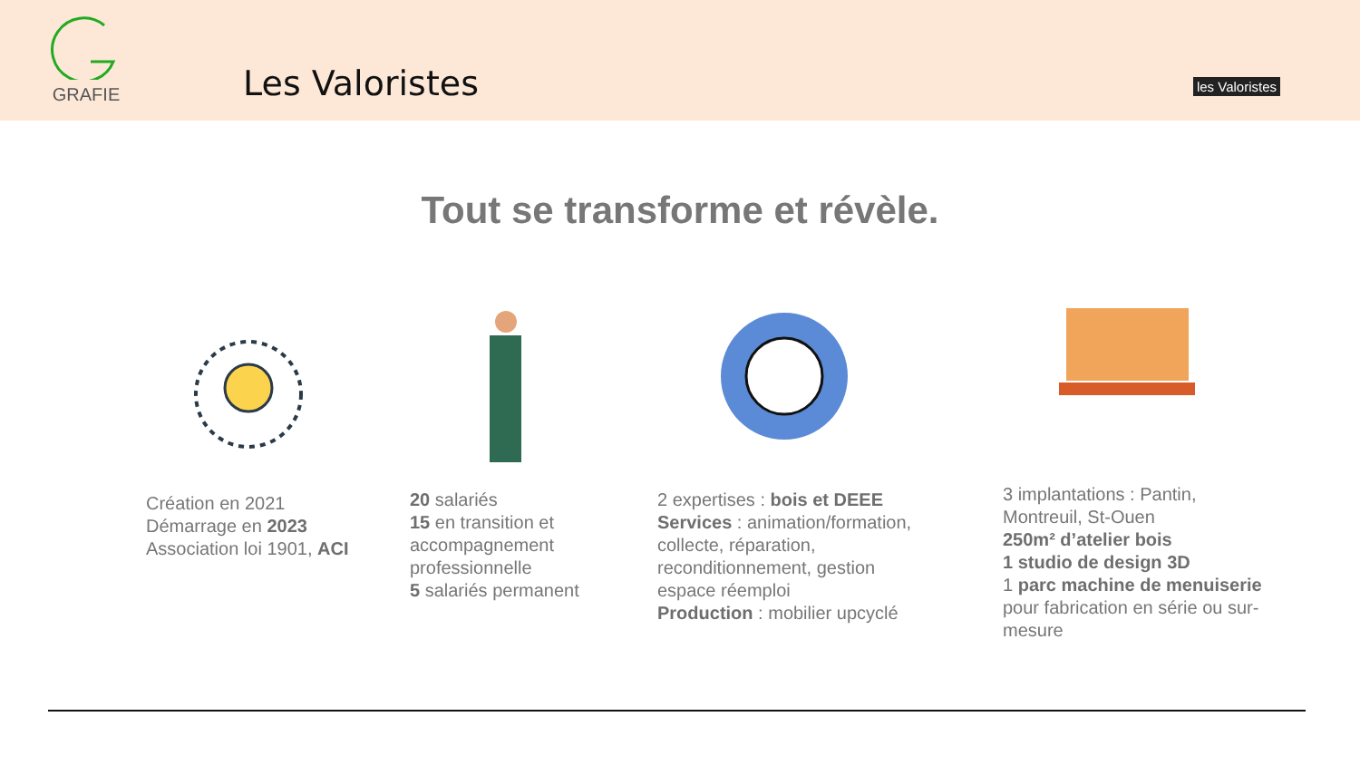GRAFIE
Les Valoristes
les Valoristes
Tout se transforme et révèle.
Création en 2021
Démarrage en 2023
Association loi 1901, ACI
20 salariés
15 en transition et
accompagnement
professionnelle
5 salariés permanent
2 expertises : bois et DEEE
Services : animation/formation,
collecte, réparation,
reconditionnement, gestion
espace réemploi
Production : mobilier upcyclé
3 implantations : Pantin,
Montreuil, St-Ouen
250m² d’atelier bois
1 studio de design 3D
1 parc machine de menuiserie
pour fabrication en série ou sur-
mesure